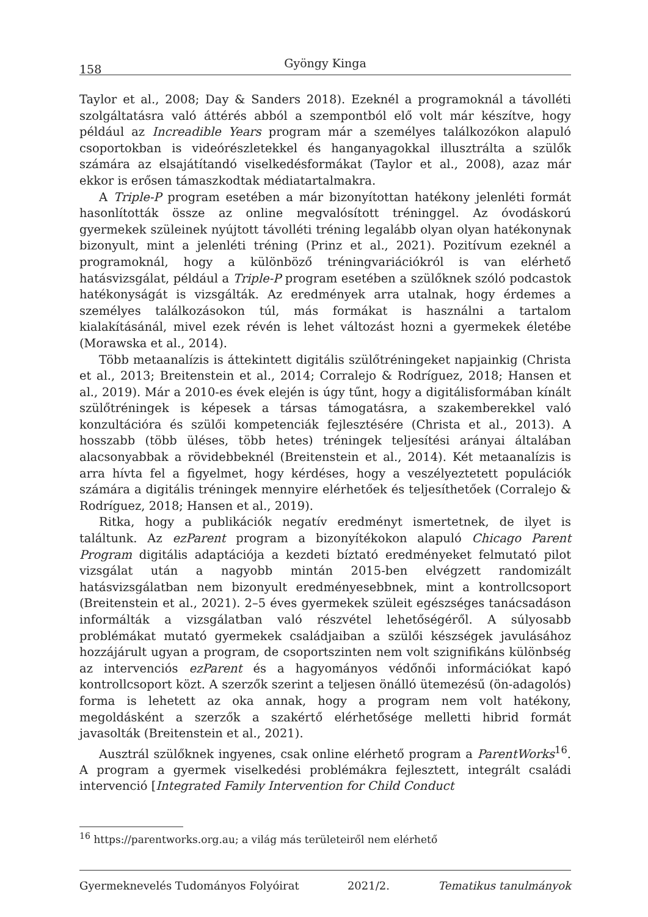158 Gyöngy Kinga
Taylor et al., 2008; Day & Sanders 2018). Ezeknél a programoknál a távolléti szolgáltatásra való áttérés abból a szempontból elő volt már készítve, hogy például az Increadible Years program már a személyes találkozókon alapuló csoportokban is videórészletekkel és hanganyagokkal illusztrálta a szülők számára az elsajátítandó viselkedésformákat (Taylor et al., 2008), azaz már ekkor is erősen támaszkodtak médiatartalmakra.
A Triple-P program esetében a már bizonyítottan hatékony jelenléti formát hasonlították össze az online megvalósított tréninggel. Az óvodáskorú gyermekek szüleinek nyújtott távolléti tréning legalább olyan olyan hatékonynak bizonyult, mint a jelenléti tréning (Prinz et al., 2021). Pozitívum ezeknél a programoknál, hogy a különböző tréningvariációkról is van elérhető hatásvizsgálat, például a Triple-P program esetében a szülőknek szóló podcastok hatékonyságát is vizsgálták. Az eredmények arra utalnak, hogy érdemes a személyes találkozásokon túl, más formákat is használni a tartalom kialakításánál, mivel ezek révén is lehet változást hozni a gyermekek életébe (Morawska et al., 2014).
Több metaanalízis is áttekintett digitális szülőtréningeket napjainkig (Christa et al., 2013; Breitenstein et al., 2014; Corralejo & Rodríguez, 2018; Hansen et al., 2019). Már a 2010-es évek elején is úgy tűnt, hogy a digitálisformában kínált szülőtréningek is képesek a társas támogatásra, a szakemberekkel való konzultációra és szülői kompetenciák fejlesztésére (Christa et al., 2013). A hosszabb (több üléses, több hetes) tréningek teljesítési arányai általában alacsonyabbak a rövidebbeknél (Breitenstein et al., 2014). Két metaanalízis is arra hívta fel a figyelmet, hogy kérdéses, hogy a veszélyeztetett populációk számára a digitális tréningek mennyire elérhetőek és teljesíthetőek (Corralejo & Rodríguez, 2018; Hansen et al., 2019).
Ritka, hogy a publikációk negatív eredményt ismertetnek, de ilyet is találtunk. Az ezParent program a bizonyítékokon alapuló Chicago Parent Program digitális adaptációja a kezdeti bíztató eredményeket felmutató pilot vizsgálat után a nagyobb mintán 2015-ben elvégzett randomizált hatásvizsgálatban nem bizonyult eredményesebbnek, mint a kontrollcsoport (Breitenstein et al., 2021). 2–5 éves gyermekek szüleit egészséges tanácsadáson informálták a vizsgálatban való részvétel lehetőségéről. A súlyosabb problémákat mutató gyermekek családjaiban a szülői készségek javulásához hozzájárult ugyan a program, de csoportszinten nem volt szignifikáns különbség az intervenciós ezParent és a hagyományos védőnői információkat kapó kontrollcsoport közt. A szerzők szerint a teljesen önálló ütemezésű (ön-adagolós) forma is lehetett az oka annak, hogy a program nem volt hatékony, megoldásként a szerzők a szakértő elérhetősége melletti hibrid formát javasolták (Breitenstein et al., 2021).
Ausztrál szülőknek ingyenes, csak online elérhető program a ParentWorks<sup>16</sup>. A program a gyermek viselkedési problémákra fejlesztett, integrált családi intervenció [Integrated Family Intervention for Child Conduct
<sup>16</sup> https://parentworks.org.au; a világ más területeiről nem elérhető
Gyermeknevelés Tudományos Folyóirat 2021/2. Tematikus tanulmányok